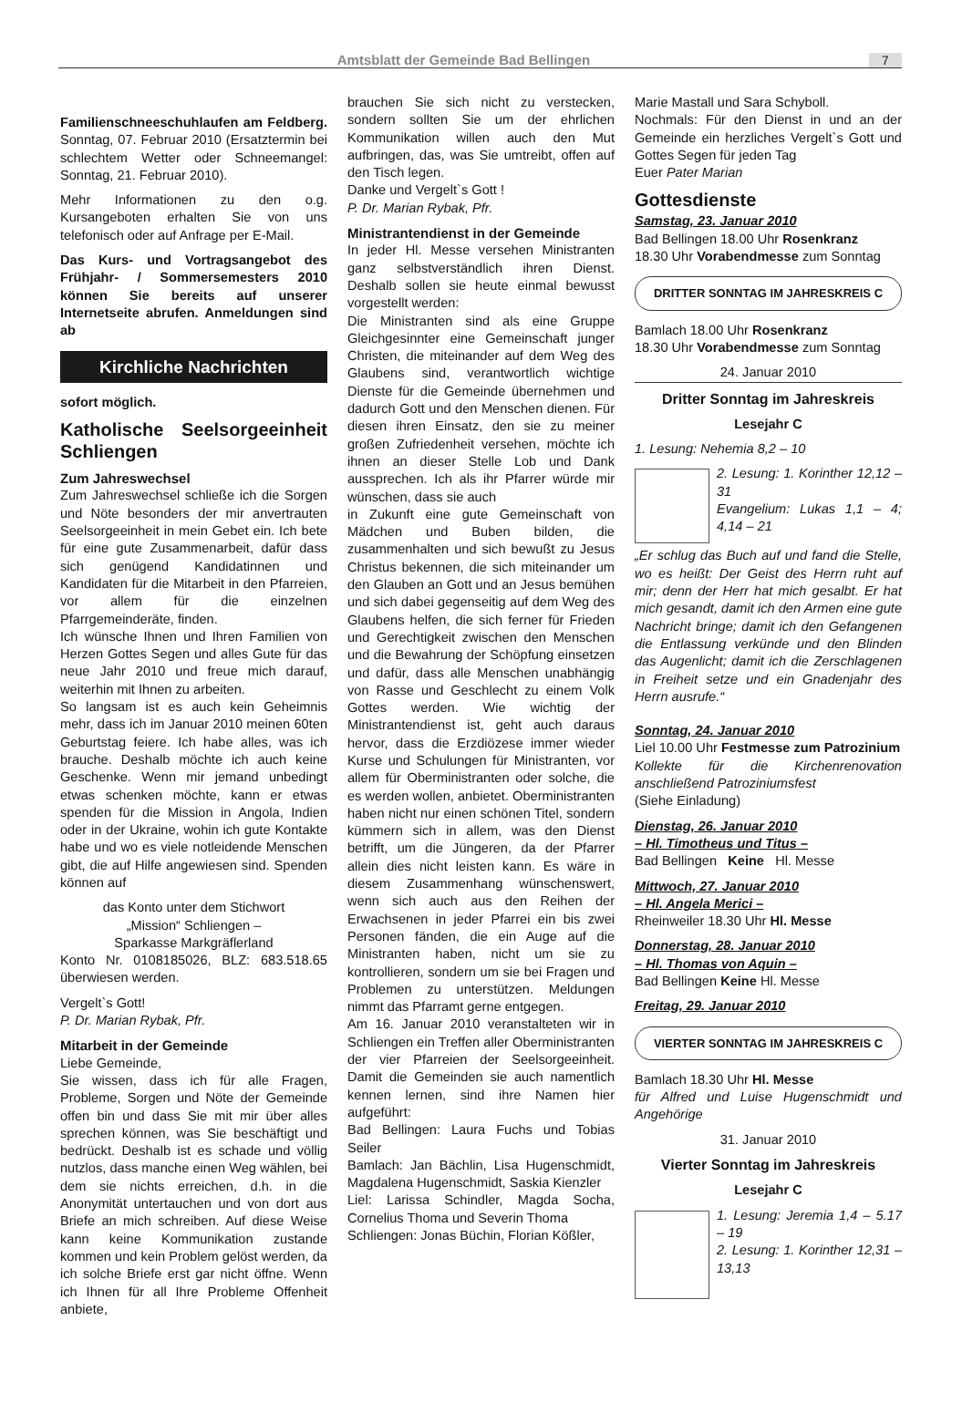Amtsblatt der Gemeinde Bad Bellingen 7
Familienschneeschuhlaufen am Feldberg. Sonntag, 07. Februar 2010 (Ersatztermin bei schlechtem Wetter oder Schneemangel: Sonntag, 21. Februar 2010).
Mehr Informationen zu den o.g. Kursangeboten erhalten Sie von uns telefonisch oder auf Anfrage per E-Mail.
Das Kurs- und Vortragsangebot des Frühjahr- / Sommersemesters 2010 können Sie bereits auf unserer Internetseite abrufen. Anmeldungen sind ab
Kirchliche Nachrichten
sofort möglich.
Katholische Seelsorgeeinheit Schliengen
Zum Jahreswechsel
Zum Jahreswechsel schließe ich die Sorgen und Nöte besonders der mir anvertrauten Seelsorgeeinheit in mein Gebet ein. Ich bete für eine gute Zusammenarbeit, dafür dass sich genügend Kandidatinnen und Kandidaten für die Mitarbeit in den Pfarreien, vor allem für die einzelnen Pfarrgemeinderäte, finden.
Ich wünsche Ihnen und Ihren Familien von Herzen Gottes Segen und alles Gute für das neue Jahr 2010 und freue mich darauf, weiterhin mit Ihnen zu arbeiten.
So langsam ist es auch kein Geheimnis mehr, dass ich im Januar 2010 meinen 60ten Geburtstag feiere. Ich habe alles, was ich brauche. Deshalb möchte ich auch keine Geschenke. Wenn mir jemand unbedingt etwas schenken möchte, kann er etwas spenden für die Mission in Angola, Indien oder in der Ukraine, wohin ich gute Kontakte habe und wo es viele notleidende Menschen gibt, die auf Hilfe angewiesen sind. Spenden können auf
das Konto unter dem Stichwort
„Mission“ Schliengen –
Sparkasse Markgräflerland
Konto Nr. 0108185026, BLZ: 683.518.65 überwiesen werden.
Vergelt`s Gott!
P. Dr. Marian Rybak, Pfr.
Mitarbeit in der Gemeinde
Liebe Gemeinde,
Sie wissen, dass ich für alle Fragen, Probleme, Sorgen und Nöte der Gemeinde offen bin und dass Sie mit mir über alles sprechen können, was Sie beschäftigt und bedrückt. Deshalb ist es schade und völlig nutzlos, dass manche einen Weg wählen, bei dem sie nichts erreichen, d.h. in die Anonymität untertauchen und von dort aus Briefe an mich schreiben. Auf diese Weise kann keine Kommunikation zustande kommen und kein Problem gelöst werden, da ich solche Briefe erst gar nicht öffne. Wenn ich Ihnen für all Ihre Probleme Offenheit anbiete,
brauchen Sie sich nicht zu verstecken, sondern sollten Sie um der ehrlichen Kommunikation willen auch den Mut aufbringen, das, was Sie umtreibt, offen auf den Tisch legen.
Danke und Vergelt`s Gott !
P. Dr. Marian Rybak, Pfr.
Ministrantendienst in der Gemeinde
In jeder Hl. Messe versehen Ministranten ganz selbstverständlich ihren Dienst. Deshalb sollen sie heute einmal bewusst vorgestellt werden:
Die Ministranten sind als eine Gruppe Gleichgesinnter eine Gemeinschaft junger Christen, die miteinander auf dem Weg des Glaubens sind, verantwortlich wichtige Dienste für die Gemeinde übernehmen und dadurch Gott und den Menschen dienen. Für diesen ihren Einsatz, den sie zu meiner großen Zufriedenheit versehen, möchte ich ihnen an dieser Stelle Lob und Dank aussprechen. Ich als ihr Pfarrer würde mir wünschen, dass sie auch
in Zukunft eine gute Gemeinschaft von Mädchen und Buben bilden, die zusammenhalten und sich bewußt zu Jesus Christus bekennen, die sich miteinander um den Glauben an Gott und an Jesus bemühen und sich dabei gegenseitig auf dem Weg des Glaubens helfen, die sich ferner für Frieden und Gerechtigkeit zwischen den Menschen und die Bewahrung der Schöpfung einsetzen und dafür, dass alle Menschen unabhängig von Rasse und Geschlecht zu einem Volk Gottes werden. Wie wichtig der Ministrantendienst ist, geht auch daraus hervor, dass die Erzdiözese immer wieder Kurse und Schulungen für Ministranten, vor allem für Oberministranten oder solche, die es werden wollen, anbietet. Oberministranten haben nicht nur einen schönen Titel, sondern kümmern sich in allem, was den Dienst betrifft, um die Jüngeren, da der Pfarrer allein dies nicht leisten kann. Es wäre in diesem Zusammenhang wünschenswert, wenn sich auch aus den Reihen der Erwachsenen in jeder Pfarrei ein bis zwei Personen fänden, die ein Auge auf die Ministranten haben, nicht um sie zu kontrollieren, sondern um sie bei Fragen und Problemen zu unterstützen. Meldungen nimmt das Pfarramt gerne entgegen.
Am 16. Januar 2010 veranstalteten wir in Schliengen ein Treffen aller Oberministranten der vier Pfarreien der Seelsorgeeinheit. Damit die Gemeinden sie auch namentlich kennen lernen, sind ihre Namen hier aufgeführt:
Bad Bellingen: Laura Fuchs und Tobias Seiler
Bamlach: Jan Bächlin, Lisa Hugenschmidt, Magdalena Hugenschmidt, Saskia Kienzler
Liel: Larissa Schindler, Magda Socha, Cornelius Thoma und Severin Thoma
Schliengen: Jonas Büchin, Florian Kößler,
Marie Mastall und Sara Schyboll.
Nochmals: Für den Dienst in und an der Gemeinde ein herzliches Vergelt`s Gott und Gottes Segen für jeden Tag
Euer Pater Marian
Gottesdienste
Samstag, 23. Januar 2010
Bad Bellingen 18.00 Uhr Rosenkranz
18.30 Uhr Vorabendmesse zum Sonntag
DRITTER SONNTAG IM JAHRESKREIS C
Bamlach 18.00 Uhr Rosenkranz
18.30 Uhr Vorabendmesse zum Sonntag
24. Januar 2010
Dritter Sonntag im Jahreskreis
Lesejahr C
1. Lesung: Nehemia 8,2 – 10
2. Lesung: 1. Korinther 12,12 – 31
Evangelium: Lukas 1,1 – 4; 4,14 – 21
„Er schlug das Buch auf und fand die Stelle, wo es heißt: Der Geist des Herrn ruht auf mir; denn der Herr hat mich gesalbt. Er hat mich gesandt, damit ich den Armen eine gute Nachricht bringe; damit ich den Gefangenen die Entlassung verkünde und den Blinden das Augenlicht; damit ich die Zerschlagenen in Freiheit setze und ein Gnadenjahr des Herrn ausrufe.“
Sonntag, 24. Januar 2010
Liel 10.00 Uhr Festmesse zum Patrozinium
Kollekte für die Kirchenrenovation anschließend Patroziniumsfest
(Siehe Einladung)
Dienstag, 26. Januar 2010
– Hl. Timotheus und Titus –
Bad Bellingen Keine Hl. Messe
Mittwoch, 27. Januar 2010
– Hl. Angela Merici –
Rheinweiler 18.30 Uhr Hl. Messe
Donnerstag, 28. Januar 2010
– Hl. Thomas von Aquin –
Bad Bellingen Keine Hl. Messe
Freitag, 29. Januar 2010
VIERTER SONNTAG IM JAHRESKREIS C
Bamlach 18.30 Uhr Hl. Messe
für Alfred und Luise Hugenschmidt und Angehörige
31. Januar 2010
Vierter Sonntag im Jahreskreis
Lesejahr C
1. Lesung: Jeremia 1,4 – 5.17 – 19
2. Lesung: 1. Korinther 12,31 – 13,13